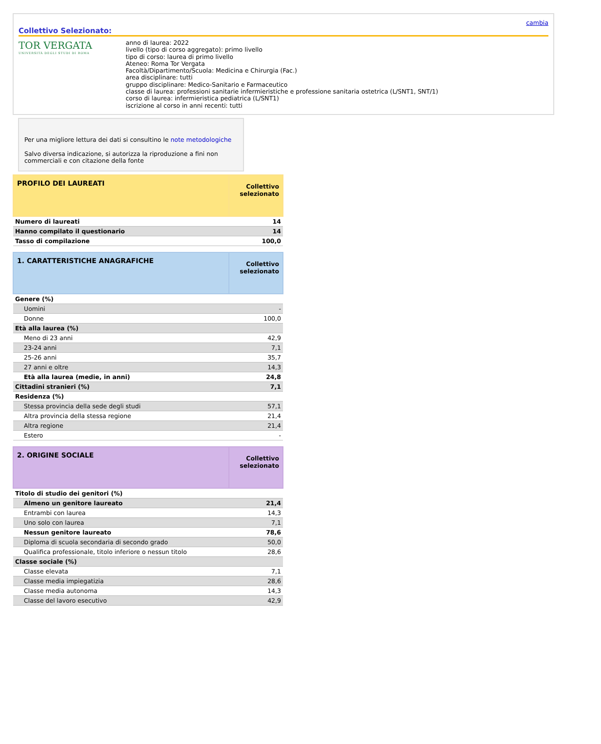cambia
Collettivo Selezionato:
TOR VERGATA
UNIVERSITÀ DEGLI STUDI DI ROMA
anno di laurea: 2022
livello (tipo di corso aggregato): primo livello
tipo di corso: laurea di primo livello
Ateneo: Roma Tor Vergata
Facoltà/Dipartimento/Scuola: Medicina e Chirurgia (Fac.)
area disciplinare: tutti
gruppo disciplinare: Medico-Sanitario e Farmaceutico
classe di laurea: professioni sanitarie infermieristiche e professione sanitaria ostetrica (L/SNT1, SNT/1)
corso di laurea: infermieristica pediatrica (L/SNT1)
iscrizione al corso in anni recenti: tutti
Per una migliore lettura dei dati si consultino le note metodologiche
Salvo diversa indicazione, si autorizza la riproduzione a fini non commerciali e con citazione della fonte
| PROFILO DEI LAUREATI | Collettivo selezionato |
| --- | --- |
| Numero di laureati | 14 |
| Hanno compilato il questionario | 14 |
| Tasso di compilazione | 100,0 |
| 1. CARATTERISTICHE ANAGRAFICHE | Collettivo selezionato |
| --- | --- |
| Genere (%) | |
| Uomini | - |
| Donne | 100,0 |
| Età alla laurea (%) | |
| Meno di 23 anni | 42,9 |
| 23-24 anni | 7,1 |
| 25-26 anni | 35,7 |
| 27 anni e oltre | 14,3 |
| Età alla laurea (medie, in anni) | 24,8 |
| Cittadini stranieri (%) | 7,1 |
| Residenza (%) | |
| Stessa provincia della sede degli studi | 57,1 |
| Altra provincia della stessa regione | 21,4 |
| Altra regione | 21,4 |
| Estero | - |
| 2. ORIGINE SOCIALE | Collettivo selezionato |
| --- | --- |
| Titolo di studio dei genitori (%) | |
| Almeno un genitore laureato | 21,4 |
| Entrambi con laurea | 14,3 |
| Uno solo con laurea | 7,1 |
| Nessun genitore laureato | 78,6 |
| Diploma di scuola secondaria di secondo grado | 50,0 |
| Qualifica professionale, titolo inferiore o nessun titolo | 28,6 |
| Classe sociale (%) | |
| Classe elevata | 7,1 |
| Classe media impiegatizia | 28,6 |
| Classe media autonoma | 14,3 |
| Classe del lavoro esecutivo | 42,9 |